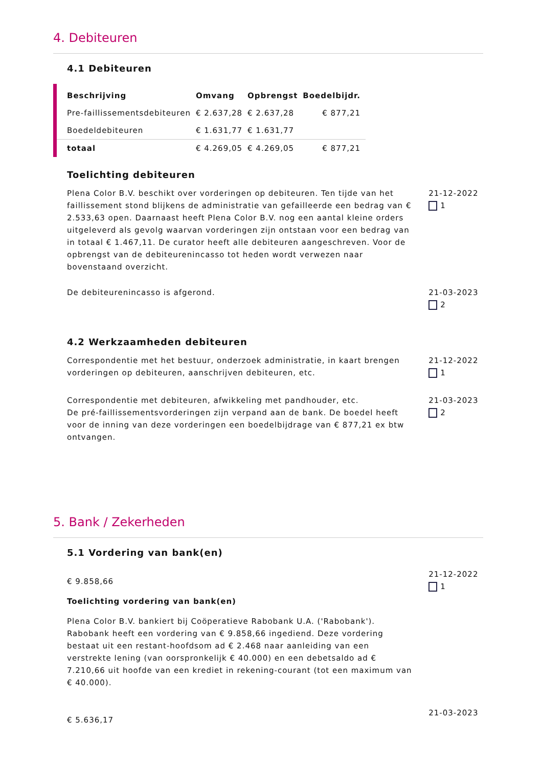4. Debiteuren
4.1 Debiteuren
| Beschrijving | Omvang | Opbrengst | Boedelbijdr. |
| --- | --- | --- | --- |
| Pre-faillissementsdebiteuren | € 2.637,28 | € 2.637,28 | € 877,21 |
| Boedeldebiteuren | € 1.631,77 | € 1.631,77 | |
| totaal | € 4.269,05 | € 4.269,05 | € 877,21 |
Toelichting debiteuren
Plena Color B.V. beschikt over vorderingen op debiteuren. Ten tijde van het faillissement stond blijkens de administratie van gefailleerde een bedrag van € 2.533,63 open. Daarnaast heeft Plena Color B.V. nog een aantal kleine orders uitgeleverd als gevolg waarvan vorderingen zijn ontstaan voor een bedrag van in totaal € 1.467,11. De curator heeft alle debiteuren aangeschreven. Voor de opbrengst van de debiteurenincasso tot heden wordt verwezen naar bovenstaand overzicht.
21-12-2022
1
De debiteurenincasso is afgerond. 21-03-2023
2
4.2 Werkzaamheden debiteuren
Correspondentie met het bestuur, onderzoek administratie, in kaart brengen vorderingen op debiteuren, aanschrijven debiteuren, etc.
21-12-2022
1
Correspondentie met debiteuren, afwikkeling met pandhouder, etc.
De pré-faillissementsvorderingen zijn verpand aan de bank. De boedel heeft voor de inning van deze vorderingen een boedelbijdrage van € 877,21 ex btw ontvangen.
21-03-2023
2
5. Bank / Zekerheden
5.1 Vordering van bank(en)
€ 9.858,66
Toelichting vordering van bank(en)
Plena Color B.V. bankiert bij Coöperatieve Rabobank U.A. ('Rabobank'). Rabobank heeft een vordering van € 9.858,66 ingediend. Deze vordering bestaat uit een restant-hoofdsom ad € 2.468 naar aanleiding van een verstrekte lening (van oorspronkelijk € 40.000) en een debetsaldo ad € 7.210,66 uit hoofde van een krediet in rekening-courant (tot een maximum van € 40.000).
21-12-2022
1
€ 5.636,17
21-03-2023